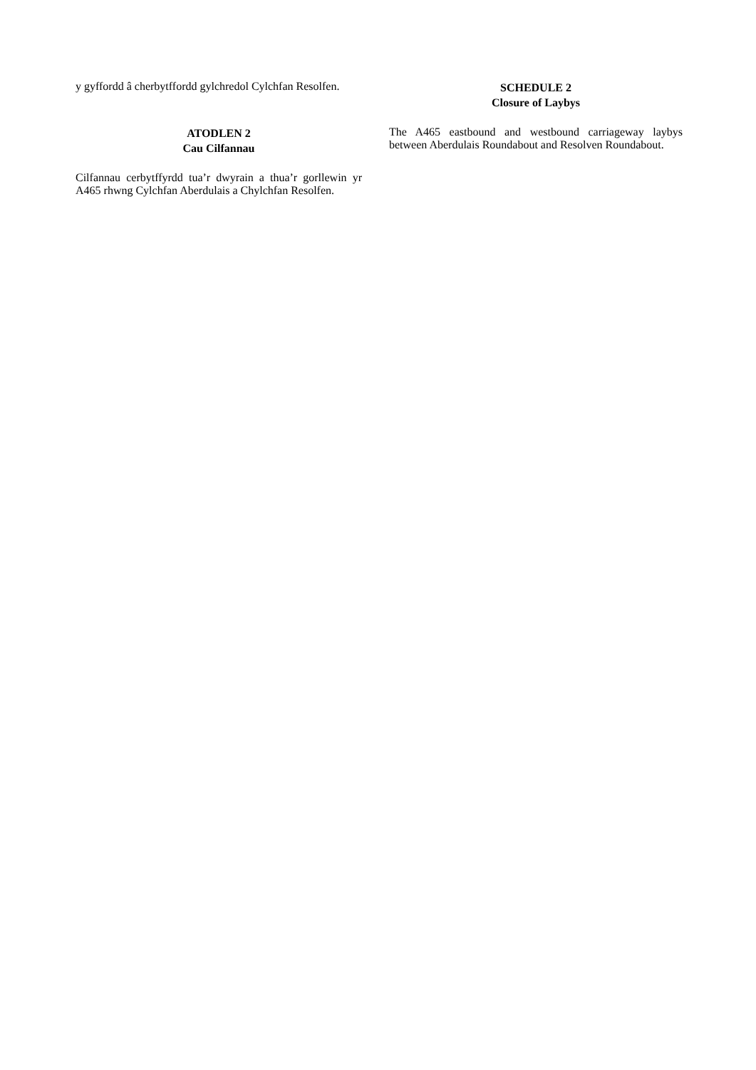y gyffordd â cherbytffordd gylchredol Cylchfan Resolfen.
ATODLEN 2
Cau Cilfannau
Cilfannau cerbytffyrdd tua’r dwyrain a thua’r gorllewin yr A465 rhwng Cylchfan Aberdulais a Chylchfan Resolfen.
SCHEDULE 2
Closure of Laybys
The A465 eastbound and westbound carriageway laybys between Aberdulais Roundabout and Resolven Roundabout.